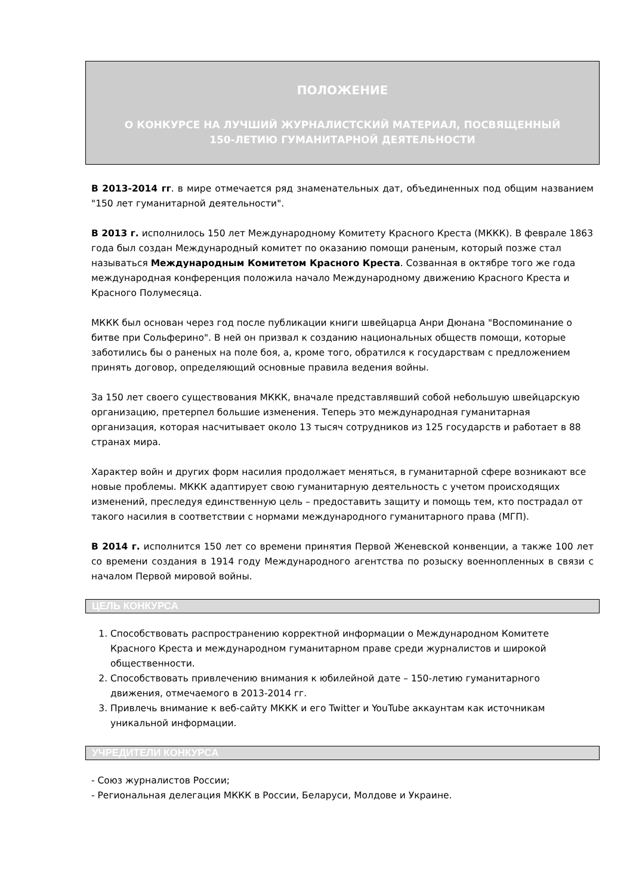ПОЛОЖЕНИЕ
О КОНКУРСЕ НА ЛУЧШИЙ ЖУРНАЛИСТСКИЙ МАТЕРИАЛ, ПОСВЯЩЕННЫЙ
150-ЛЕТИЮ ГУМАНИТАРНОЙ ДЕЯТЕЛЬНОСТИ
В 2013-2014 гг. в мире отмечается ряд знаменательных дат, объединенных под общим названием "150 лет гуманитарной деятельности".
В 2013 г. исполнилось 150 лет Международному Комитету Красного Креста (МККК). В феврале 1863 года был создан Международный комитет по оказанию помощи раненым, который позже стал называться Международным Комитетом Красного Креста. Созванная в октябре того же года международная конференция положила начало Международному движению Красного Креста и Красного Полумесяца.
МККК был основан через год после публикации книги швейцарца Анри Дюнана "Воспоминание о битве при Сольферино". В ней он призвал к созданию национальных обществ помощи, которые заботились бы о раненых на поле боя, а, кроме того, обратился к государствам с предложением принять договор, определяющий основные правила ведения войны.
За 150 лет своего существования МККК, вначале представлявший собой небольшую швейцарскую организацию, претерпел большие изменения. Теперь это международная гуманитарная организация, которая насчитывает около 13 тысяч сотрудников из 125 государств и работает в 88 странах мира.
Характер войн и других форм насилия продолжает меняться, в гуманитарной сфере возникают все новые проблемы. МККК адаптирует свою гуманитарную деятельность с учетом происходящих изменений, преследуя единственную цель – предоставить защиту и помощь тем, кто пострадал от такого насилия в соответствии с нормами международного гуманитарного права (МГП).
В 2014 г. исполнится 150 лет со времени принятия Первой Женевской конвенции, а также 100 лет со времени создания в 1914 году Международного агентства по розыску военнопленных в связи с началом Первой мировой войны.
ЦЕЛЬ КОНКУРСА
1. Способствовать распространению корректной информации о Международном Комитете Красного Креста и международном гуманитарном праве среди журналистов и широкой общественности.
2. Способствовать привлечению внимания к юбилейной дате – 150-летию гуманитарного движения, отмечаемого в 2013-2014 гг.
3. Привлечь внимание к веб-сайту МККК и его Twitter и YouTube аккаунтам как источникам уникальной информации.
УЧРЕДИТЕЛИ КОНКУРСА
- Союз журналистов России;
- Региональная делегация МККК в России, Беларуси, Молдове и Украине.